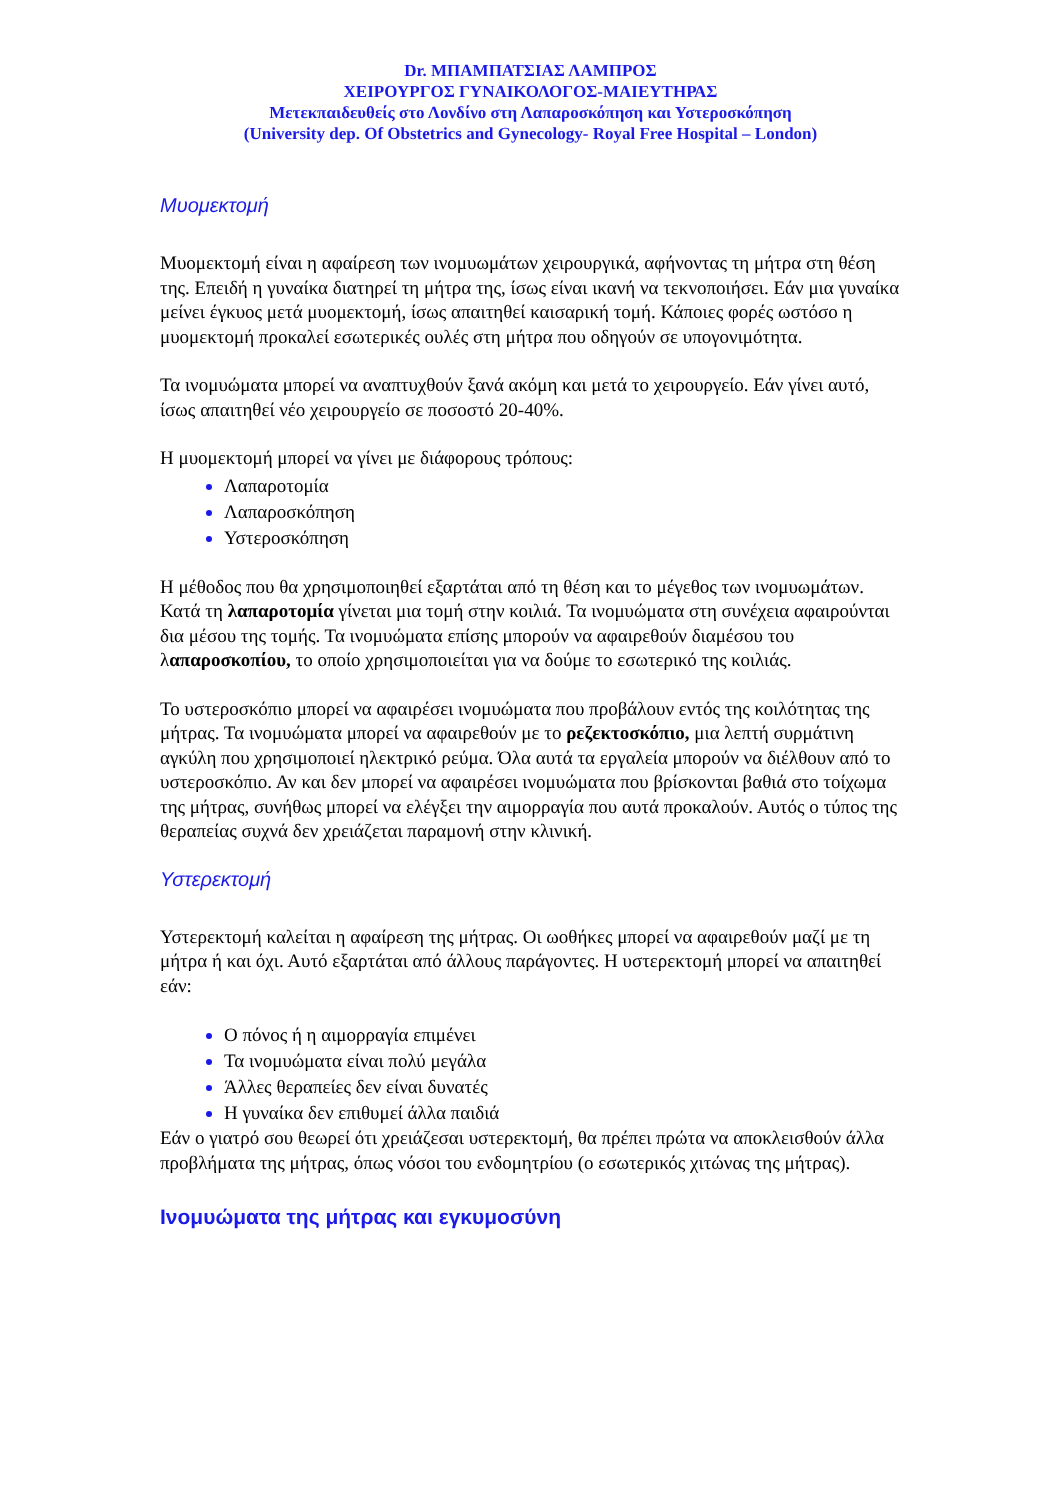Dr. ΜΠΑΜΠΑΤΣΙΑΣ ΛΑΜΠΡΟΣ
ΧΕΙΡΟΥΡΓΟΣ ΓΥΝΑΙΚΟΛΟΓΟΣ-ΜΑΙΕΥΤΗΡΑΣ
Μετεκπαιδευθείς στο Λονδίνο στη Λαπαροσκόπηση και Υστεροσκόπηση
(University dep. Of Obstetrics and Gynecology- Royal Free Hospital – London)
Μυομεκτομή
Μυομεκτομή είναι η αφαίρεση των ινομυωμάτων χειρουργικά, αφήνοντας τη μήτρα στη θέση της. Επειδή η γυναίκα διατηρεί τη μήτρα της, ίσως είναι ικανή να τεκνοποιήσει. Εάν μια γυναίκα μείνει έγκυος μετά μυομεκτομή, ίσως απαιτηθεί καισαρική τομή. Κάποιες φορές ωστόσο η μυομεκτομή προκαλεί εσωτερικές ουλές στη μήτρα που οδηγούν σε υπογονιμότητα.
Τα ινομυώματα μπορεί να αναπτυχθούν ξανά ακόμη και μετά το χειρουργείο. Εάν γίνει αυτό, ίσως απαιτηθεί νέο χειρουργείο σε ποσοστό 20-40%.
Η μυομεκτομή μπορεί να γίνει με διάφορους τρόπους:
Λαπαροτομία
Λαπαροσκόπηση
Υστεροσκόπηση
Η μέθοδος που θα χρησιμοποιηθεί εξαρτάται από τη θέση και το μέγεθος των ινομυωμάτων. Κατά τη λαπαροτομία γίνεται μια τομή στην κοιλιά. Τα ινομυώματα στη συνέχεια αφαιρούνται δια μέσου της τομής. Τα ινομυώματα επίσης μπορούν να αφαιρεθούν διαμέσου του λαπαροσκοπίου, το οποίο χρησιμοποιείται για να δούμε το εσωτερικό της κοιλιάς.
Το υστεροσκόπιο μπορεί να αφαιρέσει ινομυώματα που προβάλουν εντός της κοιλότητας της μήτρας. Τα ινομυώματα μπορεί να αφαιρεθούν με το ρεζεκτοσκόπιο, μια λεπτή συρμάτινη αγκύλη που χρησιμοποιεί ηλεκτρικό ρεύμα. Όλα αυτά τα εργαλεία μπορούν να διέλθουν από το υστεροσκόπιο. Αν και δεν μπορεί να αφαιρέσει ινομυώματα που βρίσκονται βαθιά στο τοίχωμα της μήτρας, συνήθως μπορεί να ελέγξει την αιμορραγία που αυτά προκαλούν. Αυτός ο τύπος της θεραπείας συχνά δεν χρειάζεται παραμονή στην κλινική.
Υστερεκτομή
Υστερεκτομή καλείται η αφαίρεση της μήτρας. Οι ωοθήκες μπορεί να αφαιρεθούν μαζί με τη μήτρα ή και όχι. Αυτό εξαρτάται από άλλους παράγοντες. Η υστερεκτομή μπορεί να απαιτηθεί εάν:
Ο πόνος ή η αιμορραγία επιμένει
Τα ινομυώματα είναι πολύ μεγάλα
Άλλες θεραπείες δεν είναι δυνατές
Η γυναίκα δεν επιθυμεί άλλα παιδιά
Εάν ο γιατρό σου θεωρεί ότι χρειάζεσαι υστερεκτομή, θα πρέπει πρώτα να αποκλεισθούν άλλα προβλήματα της μήτρας, όπως νόσοι του ενδομητρίου (ο εσωτερικός χιτώνας της μήτρας).
Ινομυώματα της μήτρας και εγκυμοσύνη